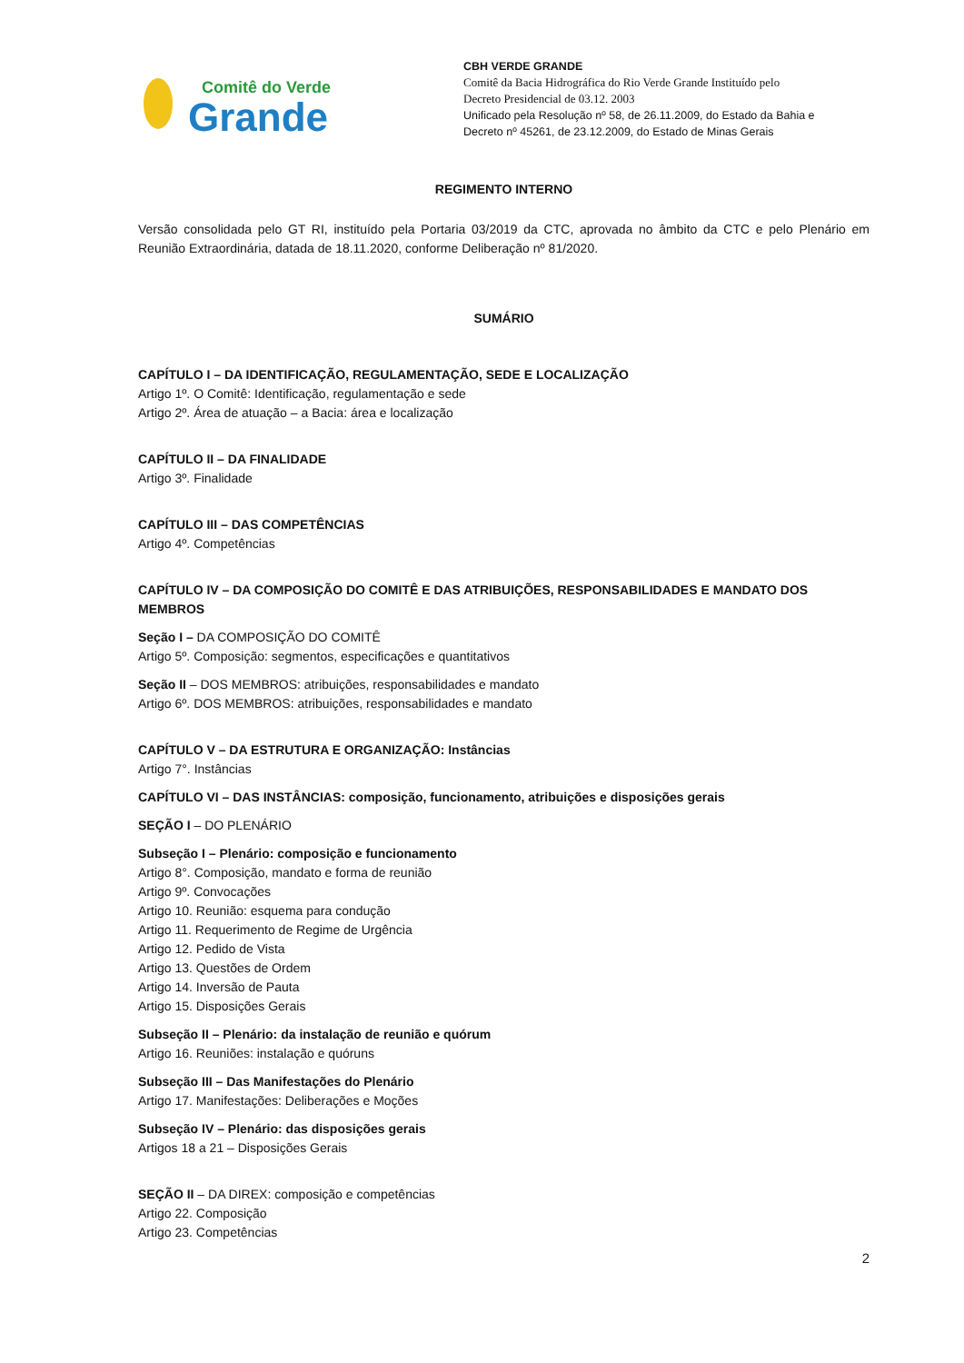Comitê do Verde
Grande
CBH VERDE GRANDE
Comitê da Bacia Hidrográfica do Rio Verde Grande Instituído pelo
Decreto Presidencial de 03.12. 2003
Unificado pela Resolução nº 58, de 26.11.2009, do Estado da Bahia e
Decreto nº 45261, de 23.12.2009, do Estado de Minas Gerais
REGIMENTO INTERNO
Versão consolidada pelo GT RI, instituído pela Portaria 03/2019 da CTC, aprovada no âmbito da CTC e pelo Plenário em Reunião Extraordinária, datada de 18.11.2020, conforme Deliberação nº 81/2020.
SUMÁRIO
CAPÍTULO I – DA IDENTIFICAÇÃO, REGULAMENTAÇÃO, SEDE E LOCALIZAÇÃO
Artigo 1º. O Comitê: Identificação, regulamentação e sede
Artigo 2º. Área de atuação – a Bacia: área e localização
CAPÍTULO II – DA FINALIDADE
Artigo 3º. Finalidade
CAPÍTULO III – DAS COMPETÊNCIAS
Artigo 4º. Competências
CAPÍTULO IV – DA COMPOSIÇÃO DO COMITÊ E DAS ATRIBUIÇÕES, RESPONSABILIDADES E MANDATO DOS MEMBROS
Seção I – DA COMPOSIÇÃO DO COMITÊ
Artigo 5º. Composição: segmentos, especificações e quantitativos
Seção II – DOS MEMBROS: atribuições, responsabilidades e mandato
Artigo 6º. DOS MEMBROS: atribuições, responsabilidades e mandato
CAPÍTULO V – DA ESTRUTURA E ORGANIZAÇÃO: Instâncias
Artigo 7°. Instâncias
CAPÍTULO VI – DAS INSTÂNCIAS: composição, funcionamento, atribuições e disposições gerais
SEÇÃO I – DO PLENÁRIO
Subseção I – Plenário: composição e funcionamento
Artigo 8°. Composição, mandato e forma de reunião
Artigo 9º. Convocações
Artigo 10. Reunião: esquema para condução
Artigo 11. Requerimento de Regime de Urgência
Artigo 12. Pedido de Vista
Artigo 13. Questões de Ordem
Artigo 14. Inversão de Pauta
Artigo 15. Disposições Gerais
Subseção II – Plenário: da instalação de reunião e quórum
Artigo 16. Reuniões: instalação e quóruns
Subseção III – Das Manifestações do Plenário
Artigo 17. Manifestações: Deliberações e Moções
Subseção IV – Plenário: das disposições gerais
Artigos 18 a 21 – Disposições Gerais
SEÇÃO II – DA DIREX: composição e competências
Artigo 22. Composição
Artigo 23. Competências
2